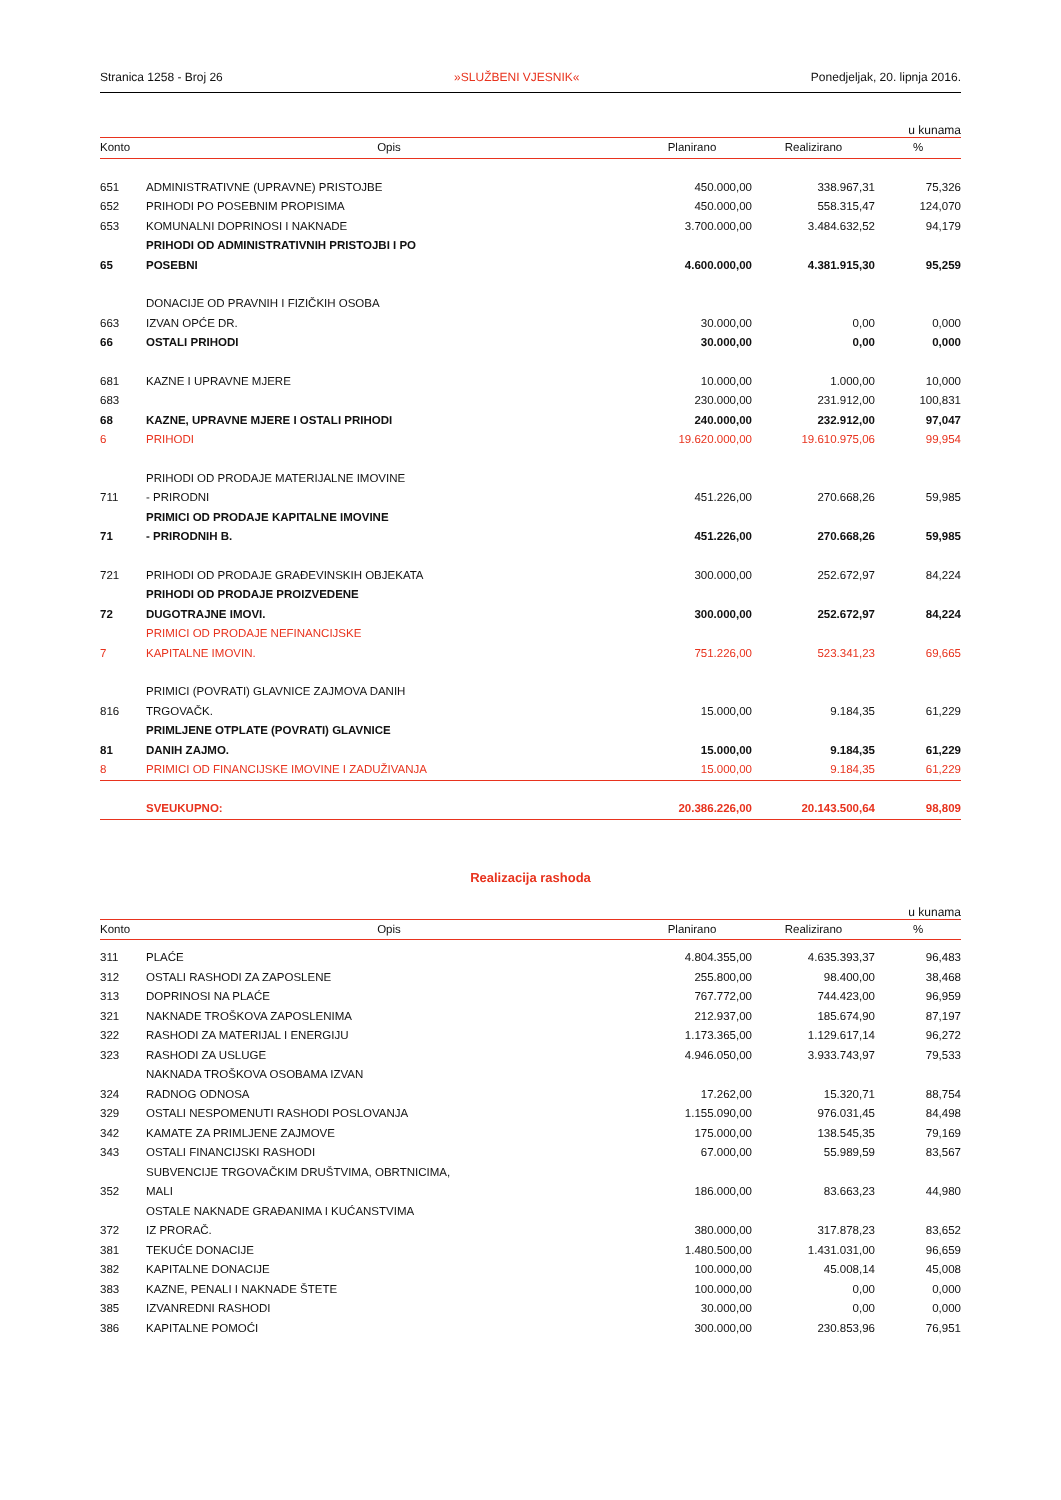Stranica 1258 - Broj 26 »SLUŽBENI VJESNIK« Ponedjeljak, 20. lipnja 2016.
u kunama
| Konto | Opis | Planirano | Realizirano | % |
| --- | --- | --- | --- | --- |
| 651 | ADMINISTRATIVNE (UPRAVNE) PRISTOJBE | 450.000,00 | 338.967,31 | 75,326 |
| 652 | PRIHODI PO POSEBNIM PROPISIMA | 450.000,00 | 558.315,47 | 124,070 |
| 653 | KOMUNALNI DOPRINOSI I NAKNADE | 3.700.000,00 | 3.484.632,52 | 94,179 |
| 65 | PRIHODI OD ADMINISTRATIVNIH PRISTOJBI I PO POSEBNI | 4.600.000,00 | 4.381.915,30 | 95,259 |
| 663 | DONACIJE OD PRAVNIH I FIZIČKIH OSOBA IZVAN OPĆE DR. | 30.000,00 | 0,00 | 0,000 |
| 66 | OSTALI PRIHODI | 30.000,00 | 0,00 | 0,000 |
| 681 | KAZNE I UPRAVNE MJERE | 10.000,00 | 1.000,00 | 10,000 |
| 683 | | 230.000,00 | 231.912,00 | 100,831 |
| 68 | KAZNE, UPRAVNE MJERE I OSTALI PRIHODI | 240.000,00 | 232.912,00 | 97,047 |
| 6 | PRIHODI | 19.620.000,00 | 19.610.975,06 | 99,954 |
| 711 | PRIHODI OD PRODAJE MATERIJALNE IMOVINE - PRIRODNI | 451.226,00 | 270.668,26 | 59,985 |
| 71 | PRIMICI OD PRODAJE KAPITALNE IMOVINE - PRIRODNIH B. | 451.226,00 | 270.668,26 | 59,985 |
| 721 | PRIHODI OD PRODAJE GRAĐEVINSKIH OBJEKATA | 300.000,00 | 252.672,97 | 84,224 |
| 72 | PRIHODI OD PRODAJE PROIZVEDENE DUGOTRAJNE IMOVI. | 300.000,00 | 252.672,97 | 84,224 |
| 7 | PRIMICI OD PRODAJE NEFINANCIJSKE KAPITALNE IMOVIN. | 751.226,00 | 523.341,23 | 69,665 |
| 816 | PRIMICI (POVRATI) GLAVNICE ZAJMOVA DANIH TRGOVAČK. | 15.000,00 | 9.184,35 | 61,229 |
| 81 | PRIMLJENE OTPLATE (POVRATI) GLAVNICE DANIH ZAJMO. | 15.000,00 | 9.184,35 | 61,229 |
| 8 | PRIMICI OD FINANCIJSKE IMOVINE I ZADUŽIVANJA | 15.000,00 | 9.184,35 | 61,229 |
| | SVEUKUPNO: | 20.386.226,00 | 20.143.500,64 | 98,809 |
Realizacija rashoda
u kunama
| Konto | Opis | Planirano | Realizirano | % |
| --- | --- | --- | --- | --- |
| 311 | PLAĆE | 4.804.355,00 | 4.635.393,37 | 96,483 |
| 312 | OSTALI RASHODI ZA ZAPOSLENE | 255.800,00 | 98.400,00 | 38,468 |
| 313 | DOPRINOSI NA PLAĆE | 767.772,00 | 744.423,00 | 96,959 |
| 321 | NAKNADE TROŠKOVA ZAPOSLENIMA | 212.937,00 | 185.674,90 | 87,197 |
| 322 | RASHODI ZA MATERIJAL I ENERGIJU | 1.173.365,00 | 1.129.617,14 | 96,272 |
| 323 | RASHODI ZA USLUGE | 4.946.050,00 | 3.933.743,97 | 79,533 |
| 324 | NAKNADA TROŠKOVA OSOBAMA IZVAN RADNOG ODNOSA | 17.262,00 | 15.320,71 | 88,754 |
| 329 | OSTALI NESPOMENUTI RASHODI POSLOVANJA | 1.155.090,00 | 976.031,45 | 84,498 |
| 342 | KAMATE ZA PRIMLJENE ZAJMOVE | 175.000,00 | 138.545,35 | 79,169 |
| 343 | OSTALI FINANCIJSKI RASHODI | 67.000,00 | 55.989,59 | 83,567 |
| 352 | SUBVENCIJE TRGOVAČKIM DRUŠTVIMA, OBRTNICIMA, MALI | 186.000,00 | 83.663,23 | 44,980 |
| 372 | OSTALE NAKNADE GRAĐANIMA I KUĆANSTVIMA IZ PRORAČ. | 380.000,00 | 317.878,23 | 83,652 |
| 381 | TEKUĆE DONACIJE | 1.480.500,00 | 1.431.031,00 | 96,659 |
| 382 | KAPITALNE DONACIJE | 100.000,00 | 45.008,14 | 45,008 |
| 383 | KAZNE, PENALI I NAKNADE ŠTETE | 100.000,00 | 0,00 | 0,000 |
| 385 | IZVANREDNI RASHODI | 30.000,00 | 0,00 | 0,000 |
| 386 | KAPITALNE POMOĆI | 300.000,00 | 230.853,96 | 76,951 |